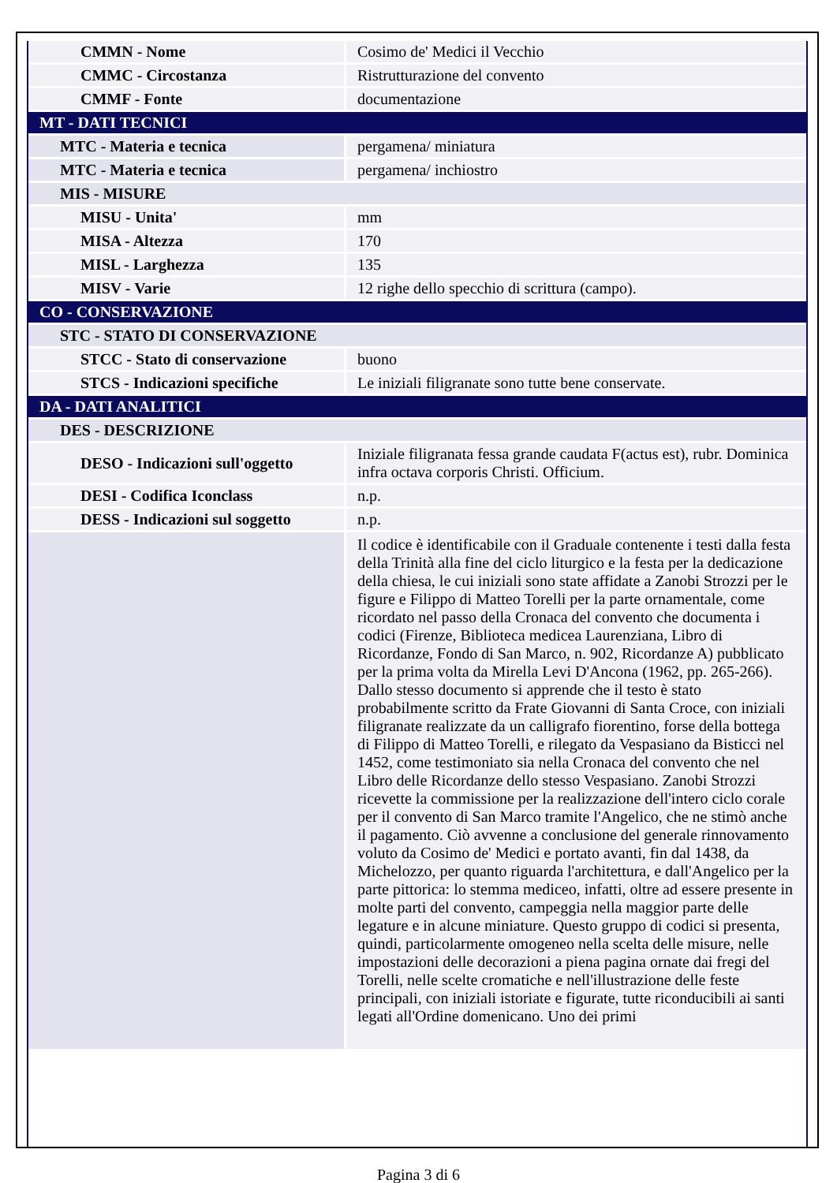| CMMN - Nome | Cosimo de' Medici il Vecchio |
| CMMC - Circostanza | Ristrutturazione del convento |
| CMMF - Fonte | documentazione |
| MT - DATI TECNICI | |
| MTC - Materia e tecnica | pergamena/ miniatura |
| MTC - Materia e tecnica | pergamena/ inchiostro |
| MIS - MISURE | |
| MISU - Unita' | mm |
| MISA - Altezza | 170 |
| MISL - Larghezza | 135 |
| MISV - Varie | 12 righe dello specchio di scrittura (campo). |
| CO - CONSERVAZIONE | |
| STC - STATO DI CONSERVAZIONE | |
| STCC - Stato di conservazione | buono |
| STCS - Indicazioni specifiche | Le iniziali filigranate sono tutte bene conservate. |
| DA - DATI ANALITICI | |
| DES - DESCRIZIONE | |
| DESO - Indicazioni sull'oggetto | Iniziale filigranata fessa grande caudata F(actus est), rubr. Dominica infra octava corporis Christi. Officium. |
| DESI - Codifica Iconclass | n.p. |
| DESS - Indicazioni sul soggetto | n.p. |
| | Il codice è identificabile con il Graduale contenente i testi dalla festa della Trinità alla fine del ciclo liturgico e la festa per la dedicazione della chiesa, le cui iniziali sono state affidate a Zanobi Strozzi per le figure e Filippo di Matteo Torelli per la parte ornamentale, come ricordato nel passo della Cronaca del convento che documenta i codici (Firenze, Biblioteca medicea Laurenziana, Libro di Ricordanze, Fondo di San Marco, n. 902, Ricordanze A) pubblicato per la prima volta da Mirella Levi D'Ancona (1962, pp. 265-266). Dallo stesso documento si apprende che il testo è stato probabilmente scritto da Frate Giovanni di Santa Croce, con iniziali filigranate realizzate da un calligrafo fiorentino, forse della bottega di Filippo di Matteo Torelli, e rilegato da Vespasiano da Bisticci nel 1452, come testimoniato sia nella Cronaca del convento che nel Libro delle Ricordanze dello stesso Vespasiano. Zanobi Strozzi ricevette la commissione per la realizzazione dell'intero ciclo corale per il convento di San Marco tramite l'Angelico, che ne stimò anche il pagamento. Ciò avvenne a conclusione del generale rinnovamento voluto da Cosimo de' Medici e portato avanti, fin dal 1438, da Michelozzo, per quanto riguarda l'architettura, e dall'Angelico per la parte pittorica: lo stemma mediceo, infatti, oltre ad essere presente in molte parti del convento, campeggia nella maggior parte delle legature e in alcune miniature. Questo gruppo di codici si presenta, quindi, particolarmente omogeneo nella scelta delle misure, nelle impostazioni delle decorazioni a piena pagina ornate dai fregi del Torelli, nelle scelte cromatiche e nell'illustrazione delle feste principali, con iniziali istoriate e figurate, tutte riconducibili ai santi legati all'Ordine domenicano. Uno dei primi |
Pagina 3 di 6